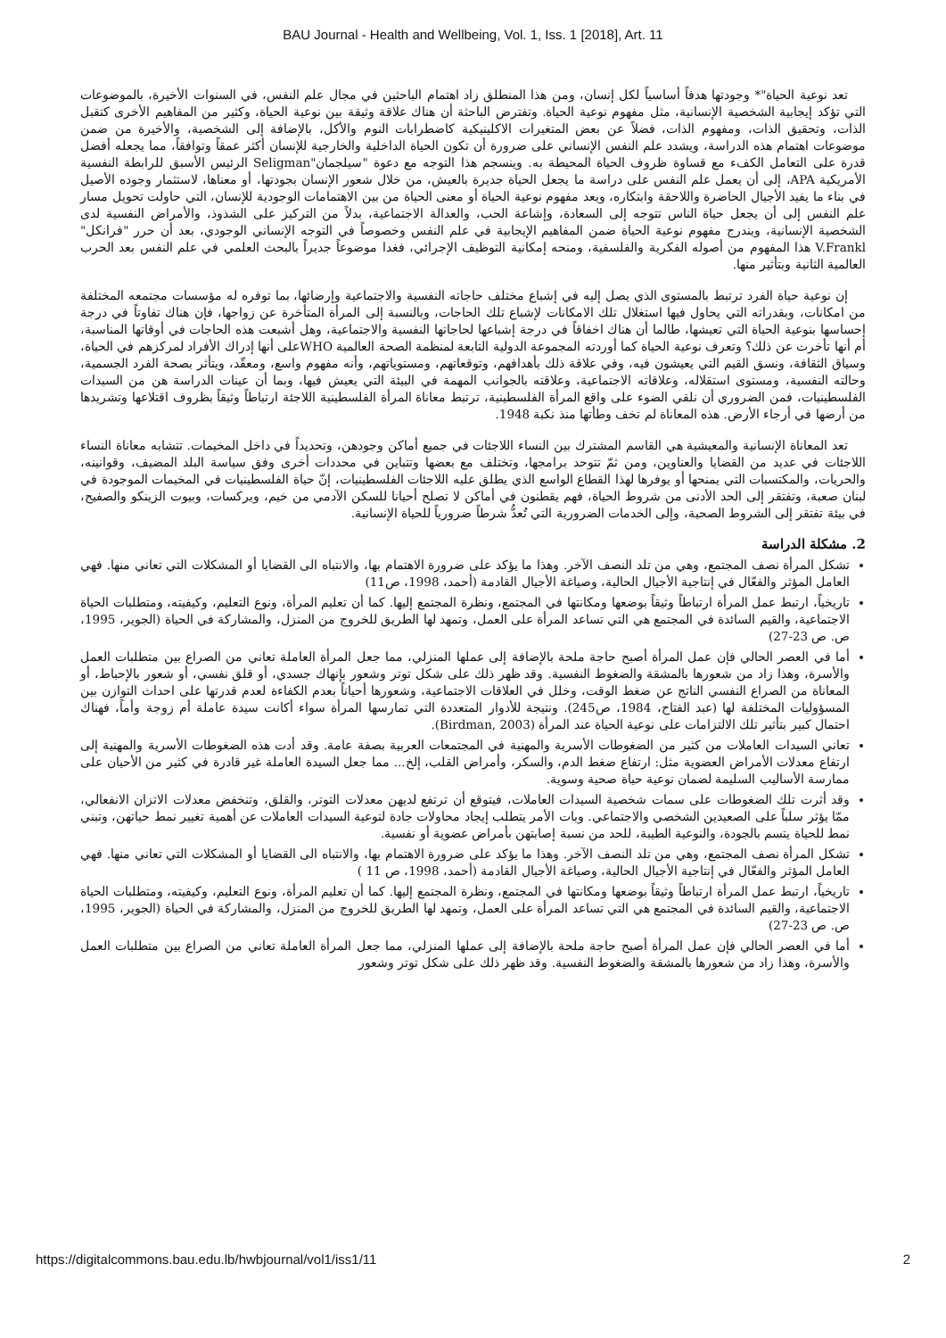BAU Journal - Health and Wellbeing, Vol. 1, Iss. 1 [2018], Art. 11
تعد نوعية الحياة"* وجودتها هدفاً أساسياً لكل إنسان، ومن هذا المنطلق زاد اهتمام الباحثين في مجال علم النفس، في السنوات الأخيرة، بالموضوعات التي تؤكد إيجابية الشخصية الإنسانية، مثل مفهوم نوعية الحياة. وتفترض الباحثة أن هناك علاقة وثيقة بين نوعية الحياة، وكثير من المفاهيم الأخرى كتقبل الذات، وتحقيق الذات، ومفهوم الذات، فضلاً عن بعض المتغيرات الاكلينيكية كاضطرابات النوم والأكل، بالإضافة إلى الشخصية، والأخيرة من ضمن موضوعات اهتمام هذه الدراسة، ويشدد علم النفس الإنساني على ضرورة أن تكون الحياة الداخلية والخارجية للإنسان أكثر عمقاً وتوافقاً، مما يجعله أفضل قدرة على التعامل الكفء مع قساوة ظروف الحياة المحيطة به. وينسجم هذا التوجه مع دعوة "سيلجمان"Seligman الرئيس الأسبق للرابطة النفسية الأمريكية APA، إلى أن يعمل علم النفس على دراسة ما يجعل الحياة جديرة بالعيش، من خلال شعور الإنسان بجودتها، أو معناها، لاستثمار وجوده الأصيل في بناء ما يفيد الأجيال الحاضرة واللاحقة وابتكاره، ويعد مفهوم نوعية الحياة أو معنى الحياة من بين الاهتمامات الوجودية للإنسان، التي حاولت تحويل مسار علم النفس إلى أن يجعل حياة الناس تتوجه إلى السعادة، وإشاعة الحب، والعدالة الاجتماعية، بدلاً من التركيز على الشذوذ، والأمراض النفسية لدى الشخصية الإنسانية، ويندرج مفهوم نوعية الحياة ضمن المفاهيم الإيجابية في علم النفس وخصوصاً في التوجه الإنساني الوجودي، بعد أن حرر "فرانكل" V.Frankl هذا المفهوم من أصوله الفكرية والفلسفية، ومنحه إمكانية التوظيف الإجرائي، فغدا موضوعاً جديراً بالبحث العلمي في علم النفس بعد الحرب العالمية الثانية وبتأثير منها.
إن نوعية حياة الفرد ترتبط بالمستوى الذي يصل إليه في إشباع مختلف حاجاته النفسية والاجتماعية وإرضائها، بما توفره له مؤسسات مجتمعه المختلفة من امكانات، وبقدراته التي يحاول فيها استغلال تلك الامكانات لإشباع تلك الحاجات، وبالنسبة إلى المرأة المتأخرة عن زواجها، فإن هناك تفاوتاً في درجة إحساسها بنوعية الحياة التي تعيشها، طالما أن هناك اخفاقاً في درجة إشباعها لحاجاتها النفسية والاجتماعية، وهل أشبعت هذه الحاجات في أوقاتها المناسبة، أم أنها تأخرت عن ذلك؟ وتعرف نوعية الحياة كما أوردته المجموعة الدولية التابعة لمنظمة الصحة العالمية WHOعلى أنها إدراك الأفراد لمركزهم في الحياة، وسياق الثقافة، ونسق القيم التي يعيشون فيه، وفي علاقة ذلك بأهدافهم، وتوقعاتهم، ومستوياتهم، وأنه مفهوم واسع، ومعقّد، ويتأثر بصحة الفرد الجسمية، وحالته النفسية، ومستوى استقلاله، وعلاقاته الاجتماعية، وعلاقته بالجوانب المهمة في البيئة التي يعيش فيها، وبما أن عينات الدراسة هن من السيدات الفلسطينيات، فمن الضروري أن نلقي الضوء على واقع المرأة الفلسطينية، ترتبط معاناة المرأة الفلسطينية اللاجئة ارتباطاً وثيقاً بظروف اقتلاعها وتشريدها من أرضها في أرجاء الأرض. هذه المعاناة لم تخف وطأتها منذ نكبة 1948.
تعد المعاناة الإنسانية والمعيشية هي القاسم المشترك بين النساء اللاجئات في جميع أماكن وجودهن، وتحديداً في داخل المخيمات. تتشابه معاناة النساء اللاجئات في عديد من القضايا والعناوين، ومن ثمّ تتوحد برامجها، وتختلف مع بعضها وتتباين في محددات أخرى وفق سياسة البلد المضيف، وقوانينه، والحريات، والمكتسبات التي يمنحها أو يوفرها لهذا القطاع الواسع الذي يطلق عليه اللاجئات الفلسطينيات، إنّ حياة الفلسطينيات في المخيمات الموجودة في لبنان صعبة، وتفتقر إلى الحد الأدنى من شروط الحياة، فهم يقطنون في أماكن لا تصلح أحيانا للسكن الآدمي من خيم، وبركسات، وبيوت الزينكو والصفيح، في بيئة تفتقر إلى الشروط الصحية، وإلى الخدمات الضرورية التي تُعدُّ شرطاً ضرورياً للحياة الإنسانية.
2. مشكلة الدراسة
تشكل المرأة نصف المجتمع، وهي من تلد النصف الآخر. وهذا ما يؤكد على ضرورة الاهتمام بها، والانتباه الى القضايا أو المشكلات التي تعاني منها. فهي العامل المؤثر والفعّال في إنتاجية الأجيال الحالية، وصياغة الأجيال القادمة (أحمد، 1998، ص11)
تاريخياً، ارتبط عمل المرأة ارتباطاً وثيقاً بوضعها ومكانتها في المجتمع، ونظرة المجتمع إليها. كما أن تعليم المرأة، ونوع التعليم، وكيفيته، ومتطلبات الحياة الاجتماعية، والقيم السائدة في المجتمع هي التي تساعد المرأة على العمل، وتمهد لها الطريق للخروج من المنزل، والمشاركة في الحياة (الجوير، 1995، ص. ص 23-27)
أما في العصر الحالي فإن عمل المرأة أصبح حاجة ملحة بالإضافة إلى عملها المنزلي، مما جعل المرأة العاملة تعاني من الصراع بين متطلبات العمل والأسرة، وهذا زاد من شعورها بالمشقة والضغوط النفسية. وقد ظهر ذلك على شكل توتر وشعور بإنهاك جسدي، أو قلق نفسي، أو شعور بالإحباط، أو المعاناة من الصراع النفسي الناتج عن ضغط الوقت، وخلل في العلاقات الاجتماعية، وشعورها أحياناً بعدم الكفاءة لعدم قدرتها على احداث التوازن بين المسؤوليات المختلفة لها (عبد الفتاح، 1984، ص245). ونتيجة للأدوار المتعددة التي تمارسها المرأة سواء أكانت سيدة عاملة أم زوجة وأماً، فهناك احتمال كبير بتأثير تلك الالتزامات على نوعية الحياة عند المرأة (Birdman, 2003).
تعاني السيدات العاملات من كثير من الضغوطات الأسرية والمهنية في المجتمعات العربية بصفة عامة. وقد أدت هذه الضغوطات الأسرية والمهنية إلى ارتفاع معدلات الأمراض العضوية مثل: ارتفاع ضغط الدم، والسكر، وأمراض القلب، إلخ... مما جعل السيدة العاملة غير قادرة في كثير من الأحيان على ممارسة الأساليب السليمة لضمان نوعية حياة صحية وسوية.
وقد أثرت تلك الضغوطات على سمات شخصية السيدات العاملات، فيتوقع أن ترتفع لديهن معدلات التوتر، والقلق، وتنخفض معدلات الاتزان الانفعالي، ممّا يؤثر سلباً على الصعيدين الشخصي والاجتماعي. وبات الأمر يتطلب إيجاد محاولات جادة لتوعية السيدات العاملات عن أهمية تغيير نمط حياتهن، وتبني نمط للحياة يتسم بالجودة، والنوعية الطيبة، للحد من نسبة إصابتهن بأمراض عضوية أو نفسية.
تشكل المرأة نصف المجتمع، وهي من تلد النصف الآخر. وهذا ما يؤكد على ضرورة الاهتمام بها، والانتباه الى القضايا أو المشكلات التي تعاني منها. فهي العامل المؤثر والفعّال في إنتاجية الأجيال الحالية، وصياغة الأجيال القادمة (أحمد، 1998، ص 11 )
تاريخياً، ارتبط عمل المرأة ارتباطاً وثيقاً بوضعها ومكانتها في المجتمع، ونظرة المجتمع إليها. كما أن تعليم المرأة، ونوع التعليم، وكيفيته، ومتطلبات الحياة الاجتماعية، والقيم السائدة في المجتمع هي التي تساعد المرأة على العمل، وتمهد لها الطريق للخروج من المنزل، والمشاركة في الحياة (الجوير، 1995، ص. ص 23-27)
أما في العصر الحالي فإن عمل المرأة أصبح حاجة ملحة بالإضافة إلى عملها المنزلي، مما جعل المرأة العاملة تعاني من الصراع بين متطلبات العمل والأسرة، وهذا زاد من شعورها بالمشقة والضغوط النفسية. وقد ظهر ذلك على شكل توتر وشعور
https://digitalcommons.bau.edu.lb/hwbjournal/vol1/iss1/11 2